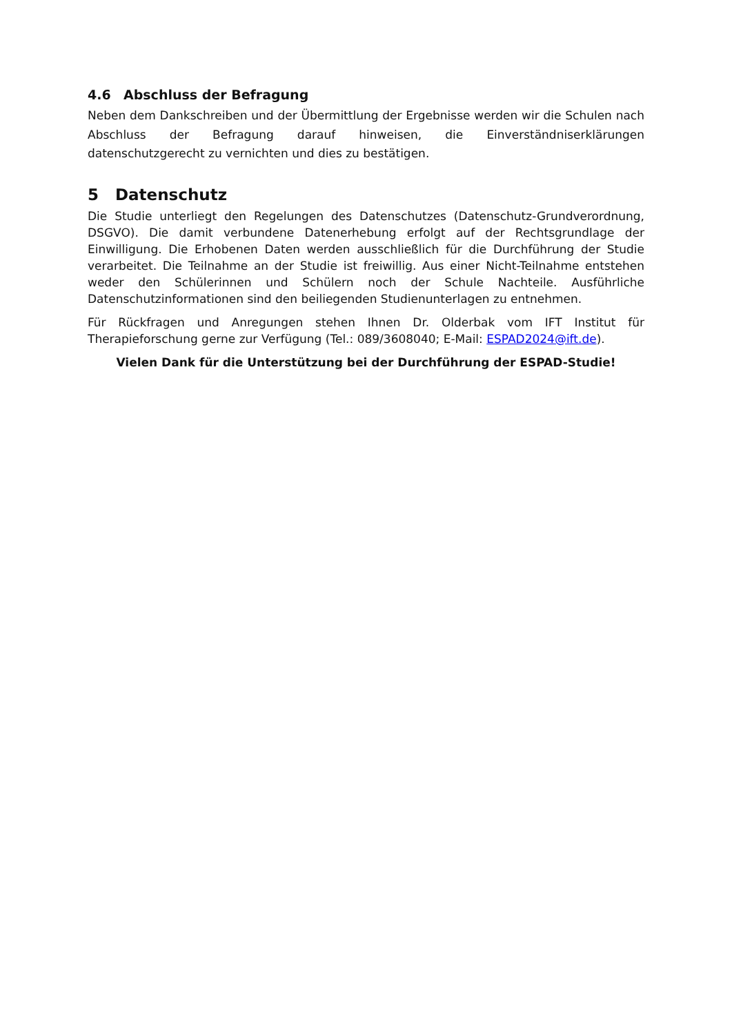4.6 Abschluss der Befragung
Neben dem Dankschreiben und der Übermittlung der Ergebnisse werden wir die Schulen nach Abschluss der Befragung darauf hinweisen, die Einverständniserklärungen datenschutzgerecht zu vernichten und dies zu bestätigen.
5 Datenschutz
Die Studie unterliegt den Regelungen des Datenschutzes (Datenschutz-Grundverordnung, DSGVO). Die damit verbundene Datenerhebung erfolgt auf der Rechtsgrundlage der Einwilligung. Die Erhobenen Daten werden ausschließlich für die Durchführung der Studie verarbeitet. Die Teilnahme an der Studie ist freiwillig. Aus einer Nicht-Teilnahme entstehen weder den Schülerinnen und Schülern noch der Schule Nachteile. Ausführliche Datenschutzinformationen sind den beiliegenden Studienunterlagen zu entnehmen.
Für Rückfragen und Anregungen stehen Ihnen Dr. Olderbak vom IFT Institut für Therapieforschung gerne zur Verfügung (Tel.: 089/3608040; E-Mail: ESPAD2024@ift.de).
Vielen Dank für die Unterstützung bei der Durchführung der ESPAD-Studie!